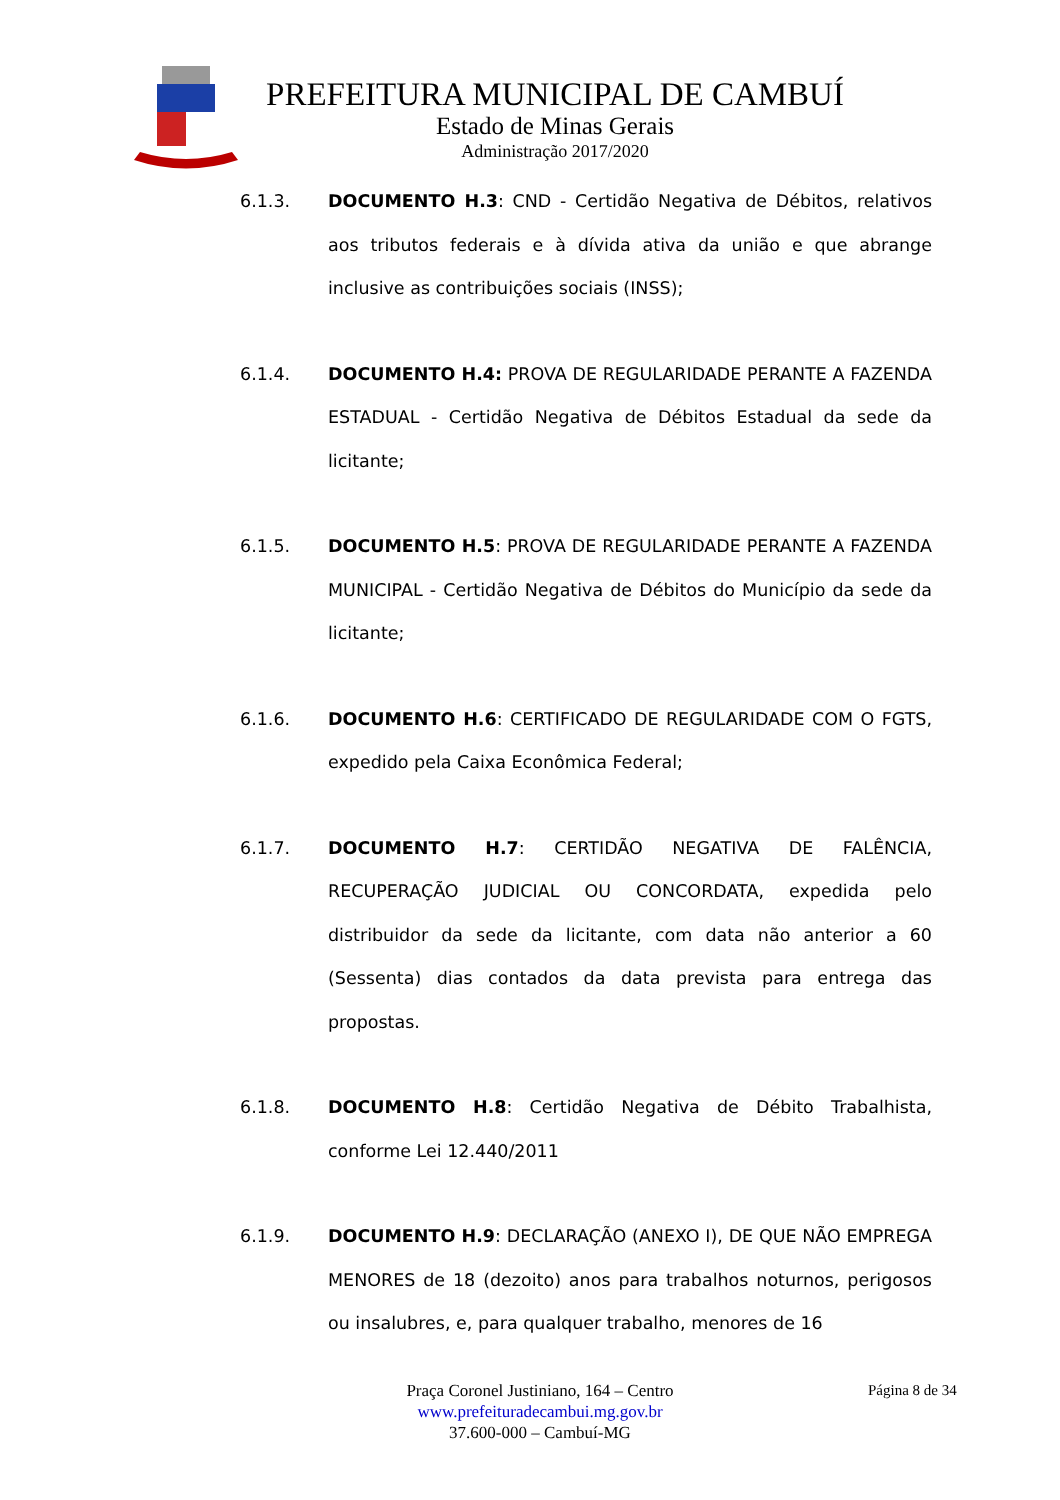PREFEITURA MUNICIPAL DE CAMBUÍ
Estado de Minas Gerais
Administração 2017/2020
6.1.3. DOCUMENTO H.3: CND - Certidão Negativa de Débitos, relativos aos tributos federais e à dívida ativa da união e que abrange inclusive as contribuições sociais (INSS);
6.1.4. DOCUMENTO H.4: PROVA DE REGULARIDADE PERANTE A FAZENDA ESTADUAL - Certidão Negativa de Débitos Estadual da sede da licitante;
6.1.5. DOCUMENTO H.5: PROVA DE REGULARIDADE PERANTE A FAZENDA MUNICIPAL - Certidão Negativa de Débitos do Município da sede da licitante;
6.1.6. DOCUMENTO H.6: CERTIFICADO DE REGULARIDADE COM O FGTS, expedido pela Caixa Econômica Federal;
6.1.7. DOCUMENTO H.7: CERTIDÃO NEGATIVA DE FALÊNCIA, RECUPERAÇÃO JUDICIAL OU CONCORDATA, expedida pelo distribuidor da sede da licitante, com data não anterior a 60 (Sessenta) dias contados da data prevista para entrega das propostas.
6.1.8. DOCUMENTO H.8: Certidão Negativa de Débito Trabalhista, conforme Lei 12.440/2011
6.1.9. DOCUMENTO H.9: DECLARAÇÃO (ANEXO I), DE QUE NÃO EMPREGA MENORES de 18 (dezoito) anos para trabalhos noturnos, perigosos ou insalubres, e, para qualquer trabalho, menores de 16
Praça Coronel Justiniano, 164 – Centro
www.prefeituradecambui.mg.gov.br
37.600-000 – Cambuí-MG
Página 8 de 34